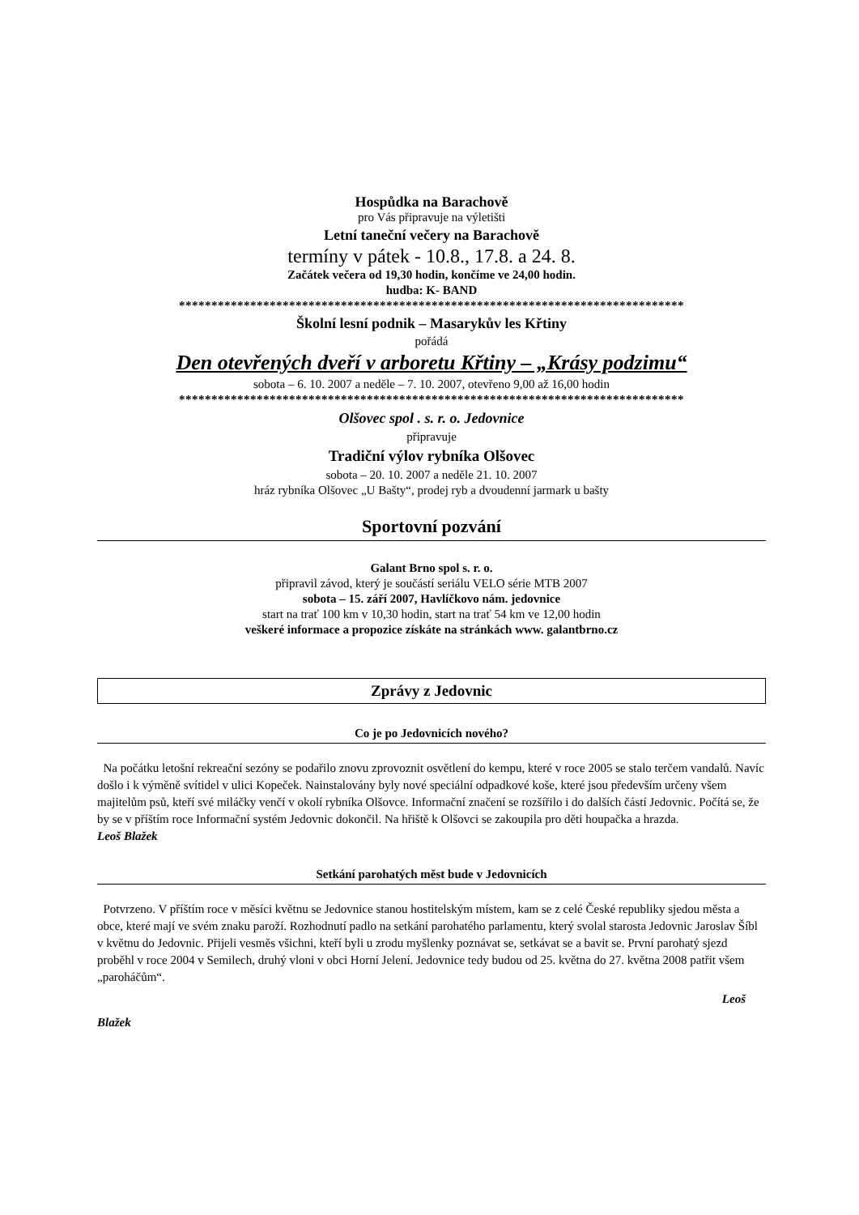Hospůdka na Barachově
pro Vás připravuje na výletišti
Letní taneční večery na Barachově
termíny v pátek - 10.8., 17.8. a 24. 8.
Začátek večera od 19,30 hodin, končíme ve 24,00 hodin.
hudba: K- BAND
******************************************************************************
Školní lesní podnik – Masarykův les Křtiny
pořádá
Den otevřených dveří v arboretu Křtiny – „Krásy podzimu“
sobota – 6. 10. 2007 a neděle – 7. 10. 2007, otevřeno 9,00 až 16,00 hodin
******************************************************************************
Olšovec spol . s. r. o. Jedovnice
připravuje
Tradiční výlov rybníka Olšovec
sobota – 20. 10. 2007 a neděle 21. 10. 2007
hráz rybníka Olšovec „U Bašty“, prodej ryb a dvoudenní jarmark u bašty
Sportovní pozvání
Galant Brno spol s. r. o.
připravil závod, který je součástí seriálu VELO série MTB 2007
sobota – 15. září 2007, Havlíčkovo nám. jedovnice
start na trať 100 km v 10,30 hodin, start na trať 54 km ve 12,00 hodin
veškeré informace a propozice získáte na stránkách www. galantbrno.cz
Zprávy z Jedovnic
Co je po Jedovnicích nového?
Na počátku letošní rekreační sezóny se podařilo znovu zprovoznit osvětlení do kempu, které v roce 2005 se stalo terčem vandalů. Navíc došlo i k výměně svítidel v ulici Kopeček. Nainstalovány byly nové speciální odpadkové koše, které jsou především určeny všem majitelům psů, kteří své miláčky venčí v okolí rybníka Olšovce. Informační značení se rozšířilo i do dalších částí Jedovnic. Počítá se, že by se v příštím roce Informační systém Jedovnic dokončil. Na hřiště k Olšovci se zakoupila pro děti houpačka a hrazda.
Leoš Blažek
Setkání parohatých měst bude v Jedovnicích
Potvrzeno. V příštím roce v měsíci květnu se Jedovnice stanou hostitelským místem, kam se z celé České republiky sjedou města a obce, které mají ve svém znaku paroží. Rozhodnutí padlo na setkání parohatého parlamentu, který svolal starosta Jedovnic Jaroslav Šíbl v květnu do Jedovnic. Přijeli vesměs všichni, kteří byli u zrodu myšlenky poznávat se, setkávat se a bavit se. První parohatý sjezd proběhl v roce 2004 v Semilech, druhý vloni v obci Horní Jelení. Jedovnice tedy budou od 25. května do 27. května 2008 patřit všem „paroháčům“.
Leoš
Blažek